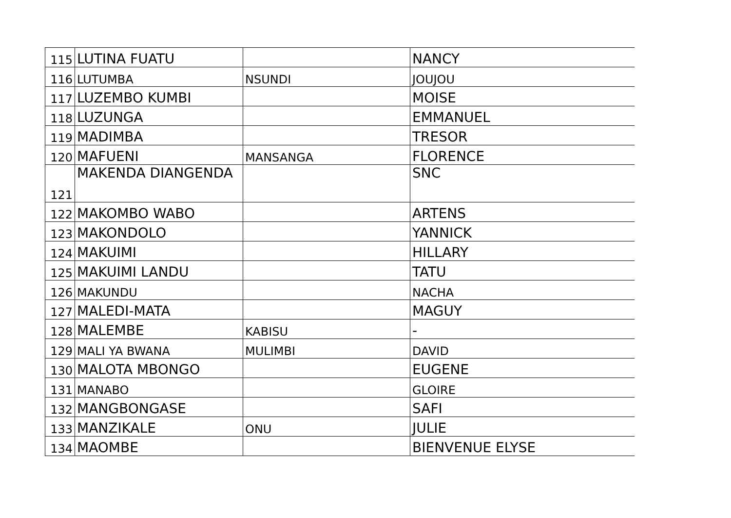| 115 | LUTINA FUATU | | NANCY |
| 116 | LUTUMBA | NSUNDI | JOUJOU |
| 117 | LUZEMBO KUMBI | | MOISE |
| 118 | LUZUNGA | | EMMANUEL |
| 119 | MADIMBA | | TRESOR |
| 120 | MAFUENI | MANSANGA | FLORENCE |
| 121 | MAKENDA DIANGENDA | | SNC |
| 122 | MAKOMBO WABO | | ARTENS |
| 123 | MAKONDOLO | | YANNICK |
| 124 | MAKUIMI | | HILLARY |
| 125 | MAKUIMI LANDU | | TATU |
| 126 | MAKUNDU | | NACHA |
| 127 | MALEDI-MATA | | MAGUY |
| 128 | MALEMBE | KABISU | - |
| 129 | MALI YA BWANA | MULIMBI | DAVID |
| 130 | MALOTA MBONGO | | EUGENE |
| 131 | MANABO | | GLOIRE |
| 132 | MANGBONGASE | | SAFI |
| 133 | MANZIKALE | ONU | JULIE |
| 134 | MAOMBE | | BIENVENUE ELYSE |